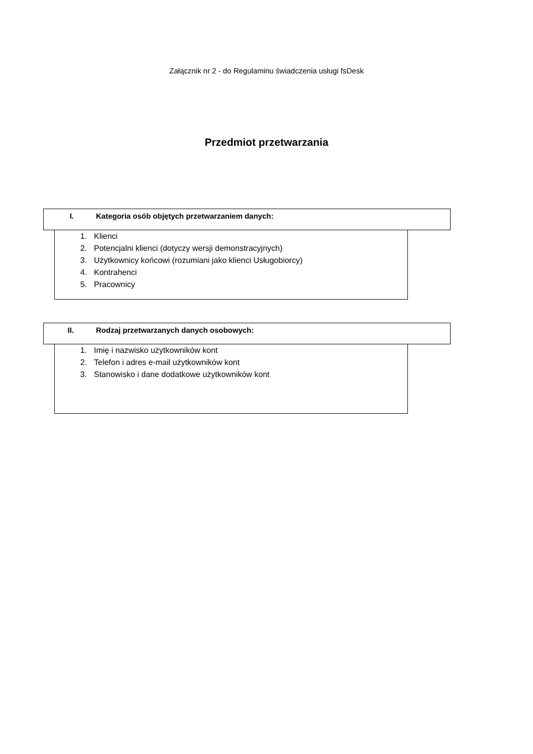Załącznik nr 2 - do Regulaminu świadczenia usługi fsDesk
Przedmiot przetwarzania
I. Kategoria osób objętych przetwarzaniem danych:
1. Klienci
2. Potencjalni klienci (dotyczy wersji demonstracyjnych)
3. Użytkownicy końcowi (rozumiani jako klienci Usługobiorcy)
4. Kontrahenci
5. Pracownicy
II. Rodzaj przetwarzanych danych osobowych:
1. Imię i nazwisko użytkowników kont
2. Telefon i adres e-mail użytkowników kont
3. Stanowisko i dane dodatkowe użytkowników kont